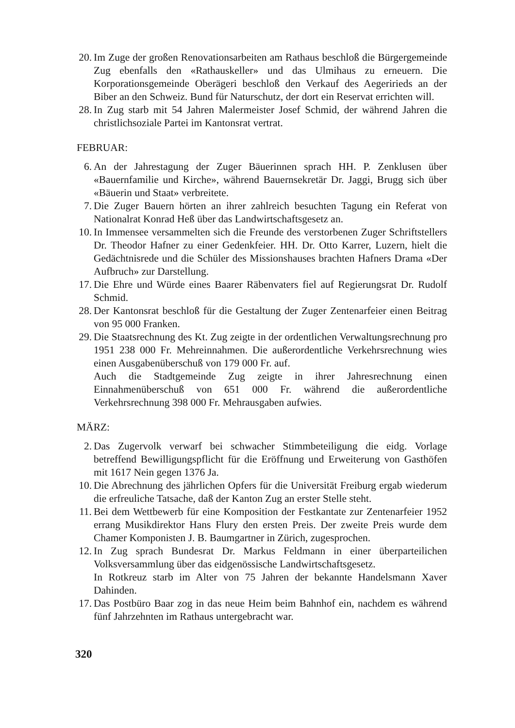20. Im Zuge der großen Renovationsarbeiten am Rathaus beschloß die Bürgergemeinde Zug ebenfalls den «Rathauskeller» und das Ulmihaus zu erneuern. Die Korporationsgemeinde Oberägeri beschloß den Verkauf des Aegeririeds an der Biber an den Schweiz. Bund für Naturschutz, der dort ein Reservat errichten will.
28. In Zug starb mit 54 Jahren Malermeister Josef Schmid, der während Jahren die christlichsoziale Partei im Kantonsrat vertrat.
FEBRUAR:
6. An der Jahrestagung der Zuger Bäuerinnen sprach HH. P. Zenklusen über «Bauernfamilie und Kirche», während Bauernsekretär Dr. Jaggi, Brugg sich über «Bäuerin und Staat» verbreitete.
7. Die Zuger Bauern hörten an ihrer zahlreich besuchten Tagung ein Referat von Nationalrat Konrad Heß über das Landwirtschaftsgesetz an.
10. In Immensee versammelten sich die Freunde des verstorbenen Zuger Schriftstellers Dr. Theodor Hafner zu einer Gedenkfeier. HH. Dr. Otto Karrer, Luzern, hielt die Gedächtnisrede und die Schüler des Missionshauses brachten Hafners Drama «Der Aufbruch» zur Darstellung.
17. Die Ehre und Würde eines Baarer Räbenvaters fiel auf Regierungsrat Dr. Rudolf Schmid.
28. Der Kantonsrat beschloß für die Gestaltung der Zuger Zentenarfeier einen Beitrag von 95 000 Franken.
29. Die Staatsrechnung des Kt. Zug zeigte in der ordentlichen Verwaltungsrechnung pro 1951 238 000 Fr. Mehreinnahmen. Die außerordentliche Verkehrsrechnung wies einen Ausgabenüberschuß von 179 000 Fr. auf.
Auch die Stadtgemeinde Zug zeigte in ihrer Jahresrechnung einen Einnahmenüberschuß von 651 000 Fr. während die außerordentliche Verkehrsrechnung 398 000 Fr. Mehrausgaben aufwies.
MÄRZ:
2. Das Zugervolk verwarf bei schwacher Stimmbeteiligung die eidg. Vorlage betreffend Bewilligungspflicht für die Eröffnung und Erweiterung von Gasthöfen mit 1617 Nein gegen 1376 Ja.
10. Die Abrechnung des jährlichen Opfers für die Universität Freiburg ergab wiederum die erfreuliche Tatsache, daß der Kanton Zug an erster Stelle steht.
11. Bei dem Wettbewerb für eine Komposition der Festkantate zur Zentenarfeier 1952 errang Musikdirektor Hans Flury den ersten Preis. Der zweite Preis wurde dem Chamer Komponisten J. B. Baumgartner in Zürich, zugesprochen.
12. In Zug sprach Bundesrat Dr. Markus Feldmann in einer überparteilichen Volksversammlung über das eidgenössische Landwirtschaftsgesetz.
In Rotkreuz starb im Alter von 75 Jahren der bekannte Handelsmann Xaver Dahinden.
17. Das Postbüro Baar zog in das neue Heim beim Bahnhof ein, nachdem es während fünf Jahrzehnten im Rathaus untergebracht war.
320